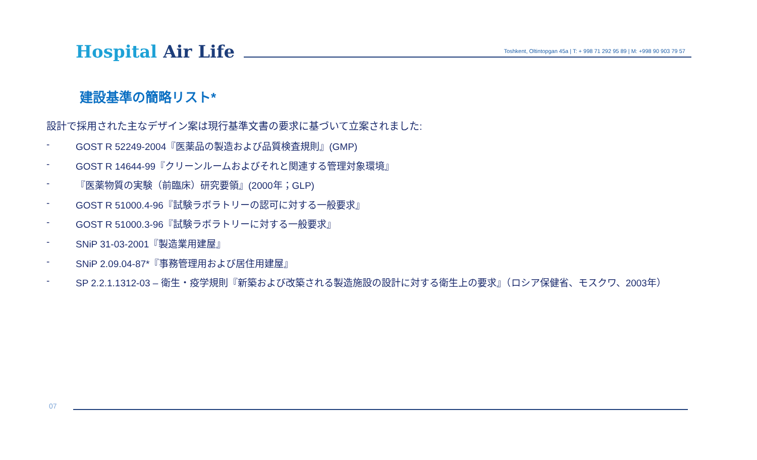Hospital Air Life
Toshkent, Oltintopgan 45a | T: + 998 71 292 95 89 | M: +998 90 903 79 57
建設基準の簡略リスト*
設計で採用された主なデザイン案は現行基準文書の要求に基づいて立案されました:
- GOST R 52249-2004『医薬品の製造および品質検査規則』(GMP)
- GOST R 14644-99『クリーンルームおよびそれと関連する管理対象環境』
- 『医薬物質の実験（前臨床）研究要領』(2000年；GLP)
- GOST R 51000.4-96『試験ラボラトリーの認可に対する一般要求』
- GOST R 51000.3-96『試験ラボラトリーに対する一般要求』
- SNiP 31-03-2001『製造業用建屋』
- SNiP 2.09.04-87*『事務管理用および居住用建屋』
- SP 2.2.1.1312-03 – 衛生・疫学規則『新築および改築される製造施設の設計に対する衛生上の要求』（ロシア保健省、モスクワ、2003年）
07